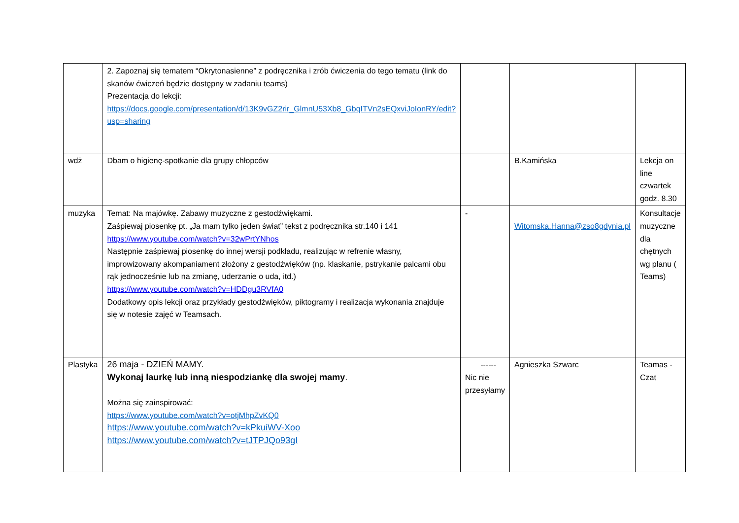| | 2. Zapoznaj się tematem “Okrytonasienne” z podręcznika i zrób ćwiczenia do tego tematu (link do skanów ćwiczeń będzie dostępny w zadaniu teams) Prezentacja do lekcji: https://docs.google.com/presentation/d/13K9vGZ2rir_GlmnU53Xb8_GbqITVn2sEQxviJoIonRY/edit?usp=sharing | | | |
| wdż | Dbam o higienę-spotkanie dla grupy chłopców | | B.Kamińska | Lekcja on line czwartek godz. 8.30 |
| muzyka | Temat: Na majówkę. Zabawy muzyczne z gestodźwiękami. Zaśpiewaj piosenkę pt. „Ja mam tylko jeden świat” tekst z podręcznika str.140 i 141 https://www.youtube.com/watch?v=32wPrtYNhos Następnie zaśpiewaj piosenkę do innej wersji podkładu, realizując w refrenie własny, improwizowany akompaniament złożony z gestodźwięków (np. klaskanie, pstrykanie palcami obu rąk jednocześnie lub na zmianę, uderzanie o uda, itd.) https://www.youtube.com/watch?v=HDDgu3RVfA0 Dodatkowy opis lekcji oraz przykłady gestodźwięków, piktogramy i realizacja wykonania znajduje się w notesie zajęć w Teamsach. | - | Witomska.Hanna@zso8gdynia.pl | Konsultacje muzyczne dla chętnych wg planu ( Teams) |
| Plastyka | 26 maja - DZIEŃ MAMY. Wykonaj laurkę lub inną niespodziankę dla swojej mamy . Można się zainspirować: https://www.youtube.com/watch?v=otjMhpZvKQ0 https://www.youtube.com/watch?v=kPkuiWV-Xoo https://www.youtube.com/watch?v=tJTPJQo93gI | ------ Nic nie przesyłamy | Agnieszka Szwarc | Teamas - Czat |